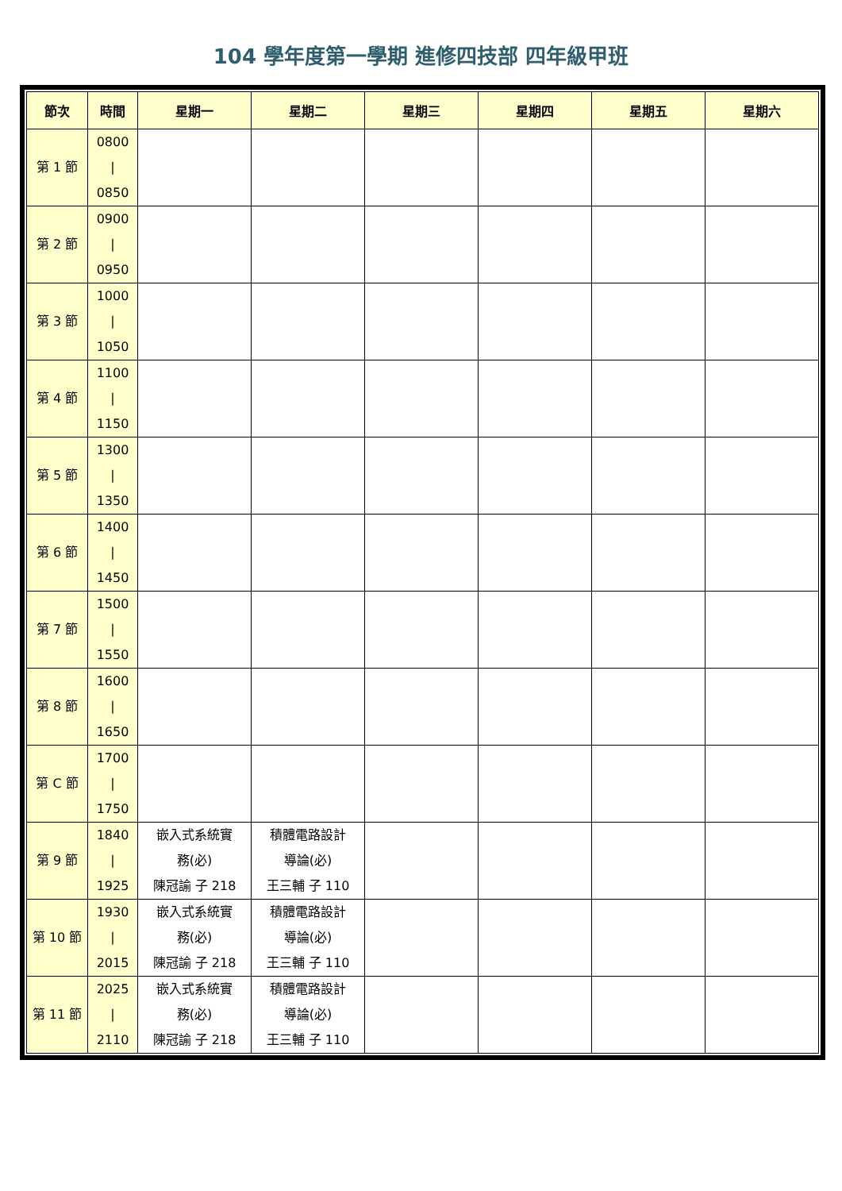104 學年度第一學期 進修四技部 四年級甲班
| 節次 | 時間 | 星期一 | 星期二 | 星期三 | 星期四 | 星期五 | 星期六 |
| --- | --- | --- | --- | --- | --- | --- | --- |
| 第 1 節 | 0800 / 0850 | | | | | | |
| 第 2 節 | 0900 / 0950 | | | | | | |
| 第 3 節 | 1000 / 1050 | | | | | | |
| 第 4 節 | 1100 / 1150 | | | | | | |
| 第 5 節 | 1300 / 1350 | | | | | | |
| 第 6 節 | 1400 / 1450 | | | | | | |
| 第 7 節 | 1500 / 1550 | | | | | | |
| 第 8 節 | 1600 / 1650 | | | | | | |
| 第 C 節 | 1700 / 1750 | | | | | | |
| 第 9 節 | 1840 / 1925 | 嵌入式系統實 務(必) 陳冠諭 子 218 | 積體電路設計 導論(必) 王三輔 子 110 | | | | |
| 第 10 節 | 1930 / 2015 | 嵌入式系統實 務(必) 陳冠諭 子 218 | 積體電路設計 導論(必) 王三輔 子 110 | | | | |
| 第 11 節 | 2025 / 2110 | 嵌入式系統實 務(必) 陳冠諭 子 218 | 積體電路設計 導論(必) 王三輔 子 110 | | | | |